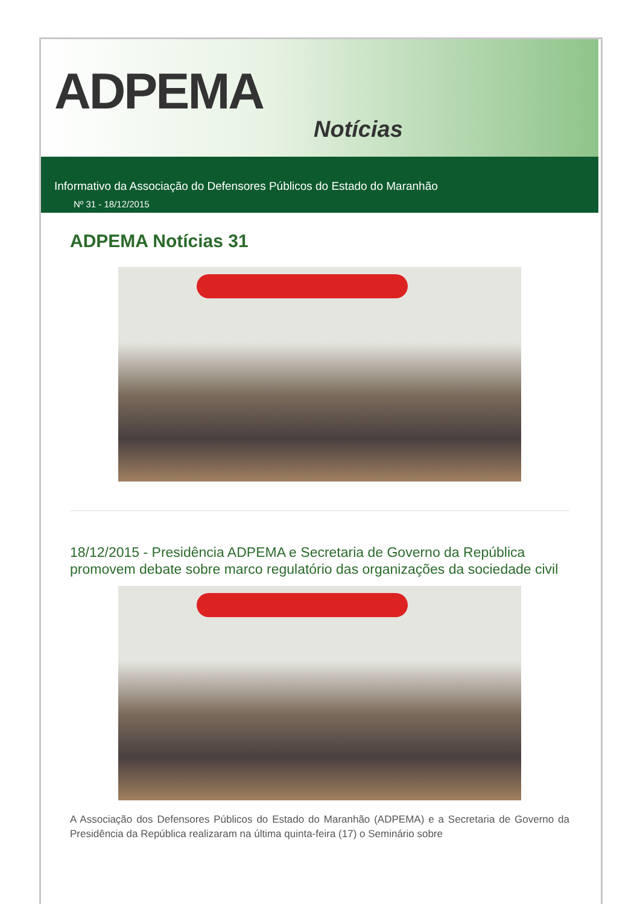ADPEMA
Notícias
Informativo da Associação do Defensores Públicos do Estado do Maranhão
Nº 31 - 18/12/2015
ADPEMA Notícias 31
18/12/2015 - Presidência ADPEMA e Secretaria de Governo da República promovem debate sobre marco regulatório das organizações da sociedade civil
A Associação dos Defensores Públicos do Estado do Maranhão (ADPEMA) e a Secretaria de Governo da Presidência da República realizaram na última quinta-feira (17) o Seminário sobre